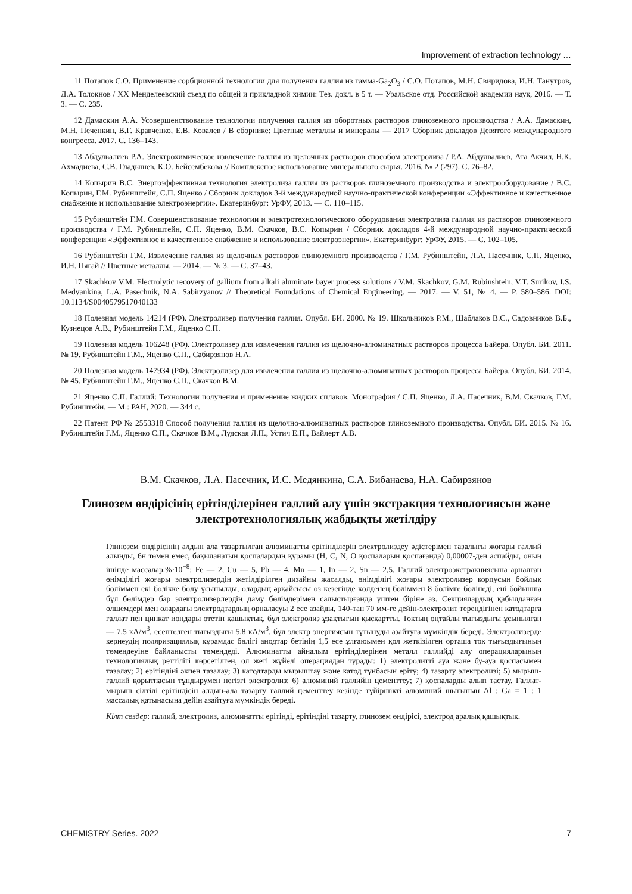Improvement of extraction technology …
11 Потапов С.О. Применение сорбционной технологии для получения галлия из гамма-Ga<sub>2</sub>O<sub>3</sub> / С.О. Потапов, М.Н. Свиридова, И.Н. Танутров, Д.А. Толокнов / XX Менделеевский съезд по общей и прикладной химии: Тез. докл. в 5 т. — Уральское отд. Российской академии наук, 2016. — Т. 3. — С. 235.
12 Дамаскин А.А. Усовершенствование технологии получения галлия из оборотных растворов глиноземного производства / А.А. Дамаскин, М.Н. Печенкин, В.Г. Кравченко, Е.В. Ковалев / В сборнике: Цветные металлы и минералы — 2017 Сборник докладов Девятого международного конгресса. 2017. С. 136–143.
13 Абдулвалиев Р.А. Электрохимическое извлечение галлия из щелочных растворов способом электролиза / Р.А. Абдулвалиев, Ата Акчил, Н.К. Ахмадиева, С.В. Гладышев, К.О. Бейсембекова // Комплексное использование минерального сырья. 2016. № 2 (297). С. 76–82.
14 Копырин В.С. Энергоэффективная технология электролиза галлия из растворов глиноземного производства и электрооборудование / В.С. Копырин, Г.М. Рубинштейн, С.П. Яценко / Сборник докладов 3-й международной научно-практической конференции «Эффективное и качественное снабжение и использование электроэнергии». Екатеринбург: УрФУ, 2013. — С. 110–115.
15 Рубинштейн Г.М. Совершенствование технологии и электротехнологического оборудования электролиза галлия из растворов глиноземного производства / Г.М. Рубинштейн, С.П. Яценко, В.М. Скачков, В.С. Копырин / Сборник докладов 4-й международной научно-практической конференции «Эффективное и качественное снабжение и использование электроэнергии». Екатеринбург: УрФУ, 2015. — С. 102–105.
16 Рубинштейн Г.М. Извлечение галлия из щелочных растворов глиноземного производства / Г.М. Рубинштейн, Л.А. Пасечник, С.П. Яценко, И.Н. Пягай // Цветные металлы. — 2014. — № 3. — С. 37–43.
17 Skachkov V.M. Electrolytic recovery of gallium from alkali aluminate bayer process solutions / V.M. Skachkov, G.M. Rubinshtein, V.T. Surikov, I.S. Medyankina, L.A. Pasechnik, N.A. Sabirzyanov // Theoretical Foundations of Chemical Engineering. — 2017. — V. 51, № 4. — P. 580–586. DOI: 10.1134/S0040579517040133
18 Полезная модель 14214 (РФ). Электролизер получения галлия. Опубл. БИ. 2000. № 19. Школьников Р.М., Шаблаков В.С., Садовников В.Б., Кузнецов А.В., Рубинштейн Г.М., Яценко С.П.
19 Полезная модель 106248 (РФ). Электролизер для извлечения галлия из щелочно-алюминатных растворов процесса Байера. Опубл. БИ. 2011. № 19. Рубинштейн Г.М., Яценко С.П., Сабирзянов Н.А.
20 Полезная модель 147934 (РФ). Электролизер для извлечения галлия из щелочно-алюминатных растворов процесса Байера. Опубл. БИ. 2014. № 45. Рубинштейн Г.М., Яценко С.П., Скачков В.М.
21 Яценко С.П. Галлий: Технологии получения и применение жидких сплавов: Монография / С.П. Яценко, Л.А. Пасечник, В.М. Скачков, Г.М. Рубинштейн. — М.: РАН, 2020. — 344 с.
22 Патент РФ № 2553318 Способ получения галлия из щелочно-алюминатных растворов глиноземного производства. Опубл. БИ. 2015. № 16. Рубинштейн Г.М., Яценко С.П., Скачков В.М., Лудская Л.П., Устич Е.П., Вайлерт А.В.
В.М. Скачков, Л.А. Пасечник, И.С. Медянкина, С.А. Бибанаева, Н.А. Сабирзянов
Глинозем өндірісінің ерітінділерінен галлий алу үшін экстракция технологиясын және электротехнологиялық жабдықты жетілдіру
Глинозем өндірісінің алдын ала тазартылған алюминатты ерітінділерін электролиздеу әдістерімен тазалығы жоғары галлий алынды, 6н төмен емес, бақыланатын қоспалардың құрамы (H, C, N, O қоспаларын қоспағанда) 0,00007-ден аспайды, оның ішінде массалар.%·10<sup>−8</sup>: Fe — 2, Cu — 5, Pb — 4, Mn — 1, In — 2, Sn — 2,5. Галлий электроэкстракциясына арналған өнімділігі жоғары электролизердің жетілдірілген дизайны жасалды, өнімділігі жоғары электролизер корпусын бойлық бөліммен екі бөлікке бөлу ұсынылды, олардың әрқайсысы өз кезегінде көлденең бөліммен 8 бөлімге бөлінеді, ені бойынша бұл бөлімдер бар электролизерлердің даму бөлімдерімен салыстырғанда үштен біріне аз. Секциялардың қабылданған өлшемдері мен олардағы электродтардың орналасуы 2 есе азайды, 140-тан 70 мм-ге дейін-электролит тереңдігінен катодтарға галлат пен цинкат иондары өтетін қашықтық, бұл электролиз ұзақтығын қысқартты. Токтың оңтайлы тығыздығы ұсынылған — 7,5 кА/м<sup>3</sup>, есептелген тығыздығы 5,8 кА/м<sup>3</sup>, бұл электр энергиясын тұтынуды азайтуға мүмкіндік береді. Электролизерде кернеудің поляризациялық құрамдас бөлігі анодтар бетінің 1,5 есе ұлғаюымен қол жеткізілген орташа ток тығыздығының төмендеуіне байланысты төмендеді. Алюминатты айналым ерітінділерінен металл галлийді алу операцияларының технологиялық реттілігі көрсетілген, ол жеті жүйелі операциядан тұрады: 1) электролитті ауа және бу-ауа қоспасымен тазалау; 2) ерітіндіні әкпен тазалау; 3) катодтарды мырыштау және катод тұнбасын еріту; 4) тазарту электролизі; 5) мырыш-галлий қорытпасын тұндырумен негізгі электролиз; 6) алюминий галлийін цементтеу; 7) қоспаларды алып тастау. Галлат-мырыш сілтілі ерітіндісін алдын-ала тазарту галлий цементтеу кезінде түйіршікті алюминий шығынын Al : Ga = 1 : 1 массалық қатынасына дейін азайтуға мүмкіндік береді.
Кілт сөздер: галлий, электролиз, алюминатты ерітінді, ерітіндіні тазарту, глинозем өндірісі, электрод аралық қашықтық.
CHEMISTRY Series. 2022 7